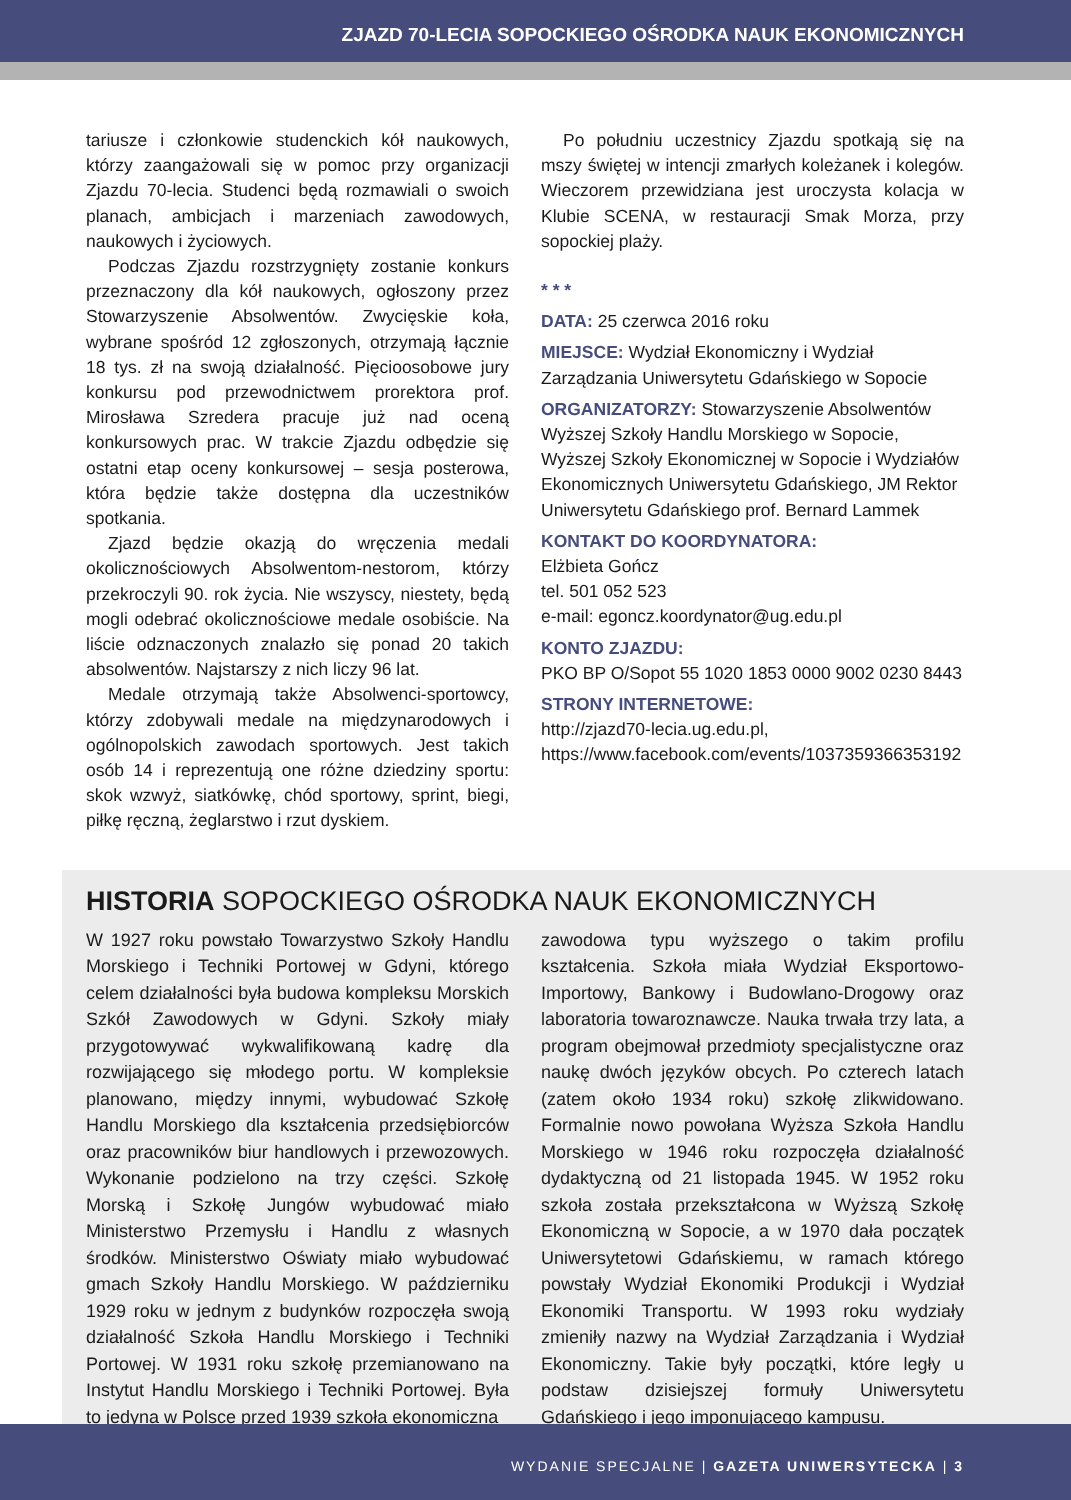ZJAZD 70-LECIA SOPOCKIEGO OŚRODKA NAUK EKONOMICZNYCH
tariusze i członkowie studenckich kół naukowych, którzy zaangażowali się w pomoc przy organizacji Zjazdu 70-lecia. Studenci będą rozmawiali o swoich planach, ambicjach i marzeniach zawodowych, naukowych i życiowych.
Podczas Zjazdu rozstrzygnięty zostanie konkurs przeznaczony dla kół naukowych, ogłoszony przez Stowarzyszenie Absolwentów. Zwycięskie koła, wybrane spośród 12 zgłoszonych, otrzymają łącznie 18 tys. zł na swoją działalność. Pięcioosobowe jury konkursu pod przewodnictwem prorektora prof. Mirosława Szredera pracuje już nad oceną konkursowych prac. W trakcie Zjazdu odbędzie się ostatni etap oceny konkursowej – sesja posterowa, która będzie także dostępna dla uczestników spotkania.
Zjazd będzie okazją do wręczenia medali okolicznościowych Absolwentom-nestorom, którzy przekroczyli 90. rok życia. Nie wszyscy, niestety, będą mogli odebrać okolicznościowe medale osobiście. Na liście odznaczonych znalazło się ponad 20 takich absolwentów. Najstarszy z nich liczy 96 lat.
Medale otrzymają także Absolwenci-sportowcy, którzy zdobywali medale na międzynarodowych i ogólnopolskich zawodach sportowych. Jest takich osób 14 i reprezentują one różne dziedziny sportu: skok wzwyż, siatkówkę, chód sportowy, sprint, biegi, piłkę ręczną, żeglarstwo i rzut dyskiem.
Po południu uczestnicy Zjazdu spotkają się na mszy świętej w intencji zmarłych koleżanek i kolegów. Wieczorem przewidziana jest uroczysta kolacja w Klubie SCENA, w restauracji Smak Morza, przy sopockiej plaży.
* * *
DATA: 25 czerwca 2016 roku
MIEJSCE: Wydział Ekonomiczny i Wydział Zarządzania Uniwersytetu Gdańskiego w Sopocie
ORGANIZATORZY: Stowarzyszenie Absolwentów Wyższej Szkoły Handlu Morskiego w Sopocie, Wyższej Szkoły Ekonomicznej w Sopocie i Wydziałów Ekonomicznych Uniwersytetu Gdańskiego, JM Rektor Uniwersytetu Gdańskiego prof. Bernard Lammek
KONTAKT DO KOORDYNATORA:
Elżbieta Gończ
tel. 501 052 523
e-mail: egoncz.koordynator@ug.edu.pl
KONTO ZJAZDU:
PKO BP O/Sopot 55 1020 1853 0000 9002 0230 8443
STRONY INTERNETOWE:
http://zjazd70-lecia.ug.edu.pl,
https://www.facebook.com/events/1037359366353192
HISTORIA SOPOCKIEGO OŚRODKA NAUK EKONOMICZNYCH
W 1927 roku powstało Towarzystwo Szkoły Handlu Morskiego i Techniki Portowej w Gdyni, którego celem działalności była budowa kompleksu Morskich Szkół Zawodowych w Gdyni. Szkoły miały przygotowywać wykwalifikowaną kadrę dla rozwijającego się młodego portu. W kompleksie planowano, między innymi, wybudować Szkołę Handlu Morskiego dla kształcenia przedsiębiorców oraz pracowników biur handlowych i przewozowych. Wykonanie podzielono na trzy części. Szkołę Morską i Szkołę Jungów wybudować miało Ministerstwo Przemysłu i Handlu z własnych środków. Ministerstwo Oświaty miało wybudować gmach Szkoły Handlu Morskiego. W październiku 1929 roku w jednym z budynków rozpoczęła swoją działalność Szkoła Handlu Morskiego i Techniki Portowej. W 1931 roku szkołę przemianowano na Instytut Handlu Morskiego i Techniki Portowej. Była to jedyna w Polsce przed 1939 szkoła ekonomiczna
zawodowa typu wyższego o takim profilu kształcenia. Szkoła miała Wydział Eksportowo-Importowy, Bankowy i Budowlano-Drogowy oraz laboratoria towaroznawcze. Nauka trwała trzy lata, a program obejmował przedmioty specjalistyczne oraz naukę dwóch języków obcych. Po czterech latach (zatem około 1934 roku) szkołę zlikwidowano. Formalnie nowo powołana Wyższa Szkoła Handlu Morskiego w 1946 roku rozpoczęła działalność dydaktyczną od 21 listopada 1945. W 1952 roku szkoła została przekształcona w Wyższą Szkołę Ekonomiczną w Sopocie, a w 1970 dała początek Uniwersytetowi Gdańskiemu, w ramach którego powstały Wydział Ekonomiki Produkcji i Wydział Ekonomiki Transportu. W 1993 roku wydziały zmieniły nazwy na Wydział Zarządzania i Wydział Ekonomiczny. Takie były początki, które legły u podstaw dzisiejszej formuły Uniwersytetu Gdańskiego i jego imponującego kampusu.
WYDANIE SPECJALNE | GAZETA UNIWERSYTECKA | 3